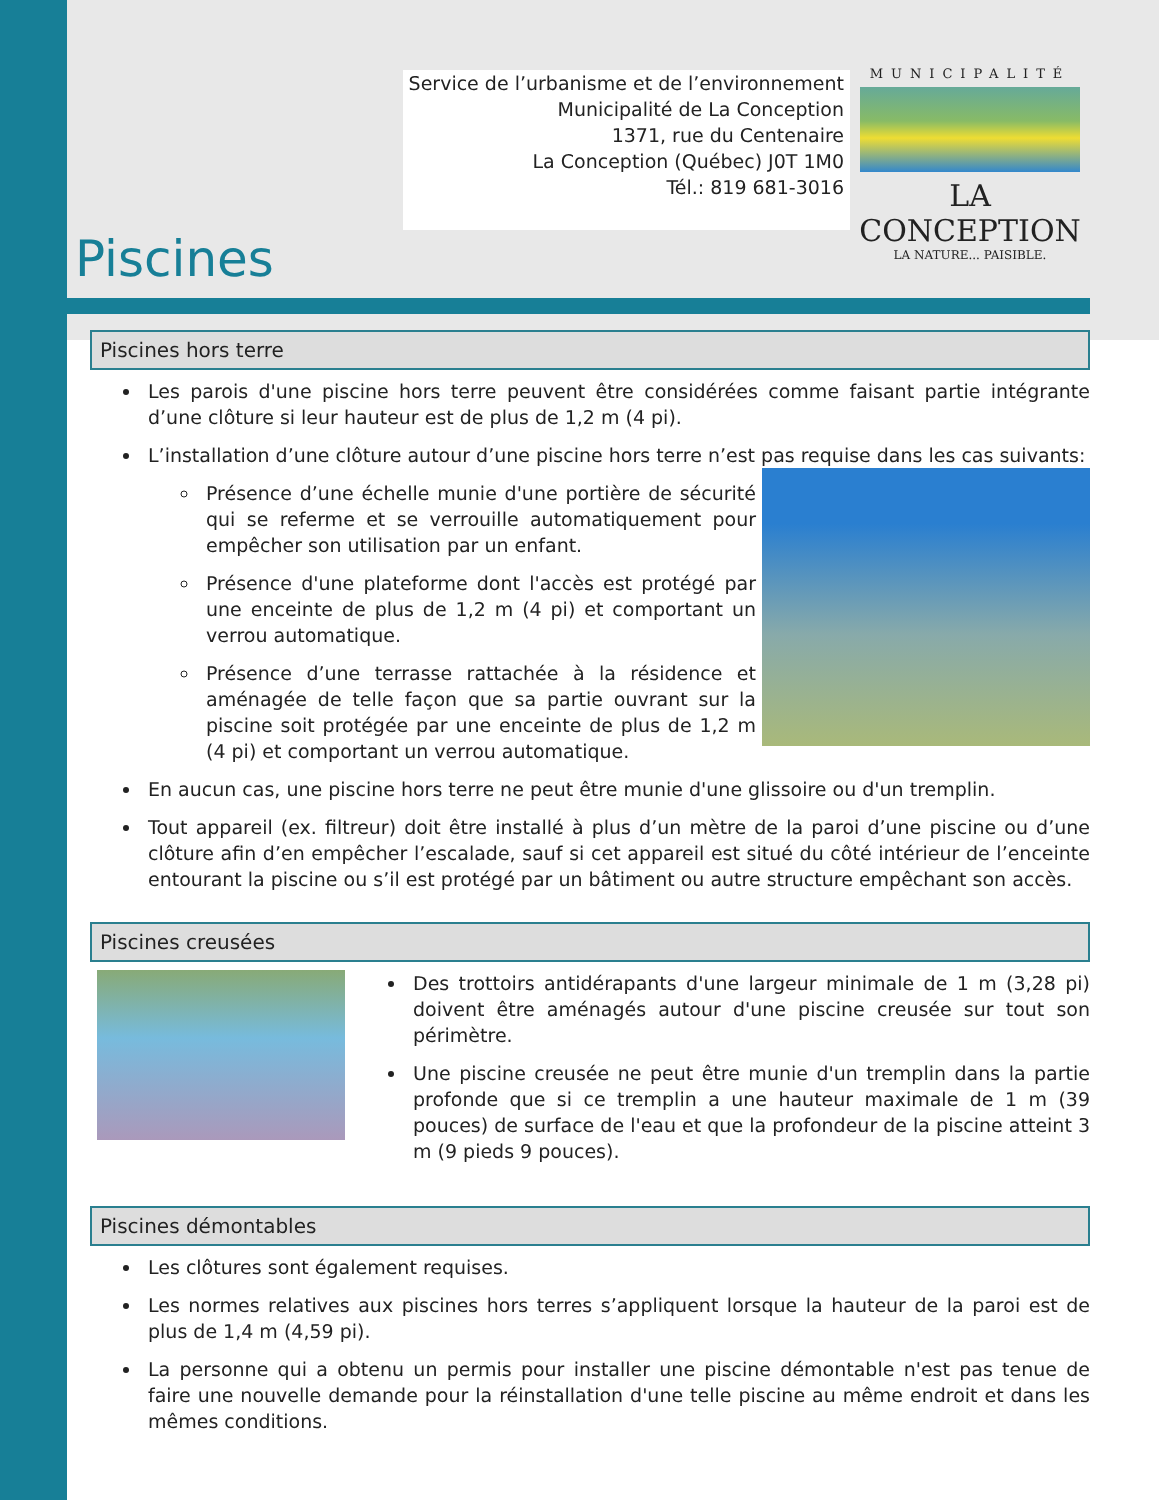Service de l’urbanisme et de l’environnement
Municipalité de La Conception
1371, rue du Centenaire
La Conception (Québec) J0T 1M0
Tél.: 819 681-3016
MUNICIPALITÉ
LA CONCEPTION
LA NATURE... PAISIBLE.
Piscines
Piscines hors terre
Les parois d'une piscine hors terre peuvent être considérées comme faisant partie intégrante d’une clôture si leur hauteur est de plus de 1,2 m (4 pi).
L’installation d’une clôture autour d’une piscine hors terre n’est pas requise dans les cas suivants:
Présence d’une échelle munie d'une portière de sécurité qui se referme et se verrouille automatiquement pour empêcher son utilisation par un enfant.
Présence d'une plateforme dont l'accès est protégé par une enceinte de plus de 1,2 m (4 pi) et comportant un verrou automatique.
Présence d’une terrasse rattachée à la résidence et aménagée de telle façon que sa partie ouvrant sur la piscine soit protégée par une enceinte de plus de 1,2 m (4 pi) et comportant un verrou automatique.
En aucun cas, une piscine hors terre ne peut être munie d'une glissoire ou d'un tremplin.
Tout appareil (ex. filtreur) doit être installé à plus d’un mètre de la paroi d’une piscine ou d’une clôture afin d’en empêcher l’escalade, sauf si cet appareil est situé du côté intérieur de l’enceinte entourant la piscine ou s’il est protégé par un bâtiment ou autre structure empêchant son accès.
Piscines creusées
Des trottoirs antidérapants d'une largeur minimale de 1 m (3,28 pi) doivent être aménagés autour d'une piscine creusée sur tout son périmètre.
Une piscine creusée ne peut être munie d'un tremplin dans la partie profonde que si ce tremplin a une hauteur maximale de 1 m (39 pouces) de surface de l'eau et que la profondeur de la piscine atteint 3 m (9 pieds 9 pouces).
Piscines démontables
Les clôtures sont également requises.
Les normes relatives aux piscines hors terres s’appliquent lorsque la hauteur de la paroi est de plus de 1,4 m (4,59 pi).
La personne qui a obtenu un permis pour installer une piscine démontable n'est pas tenue de faire une nouvelle demande pour la réinstallation d'une telle piscine au même endroit et dans les mêmes conditions.